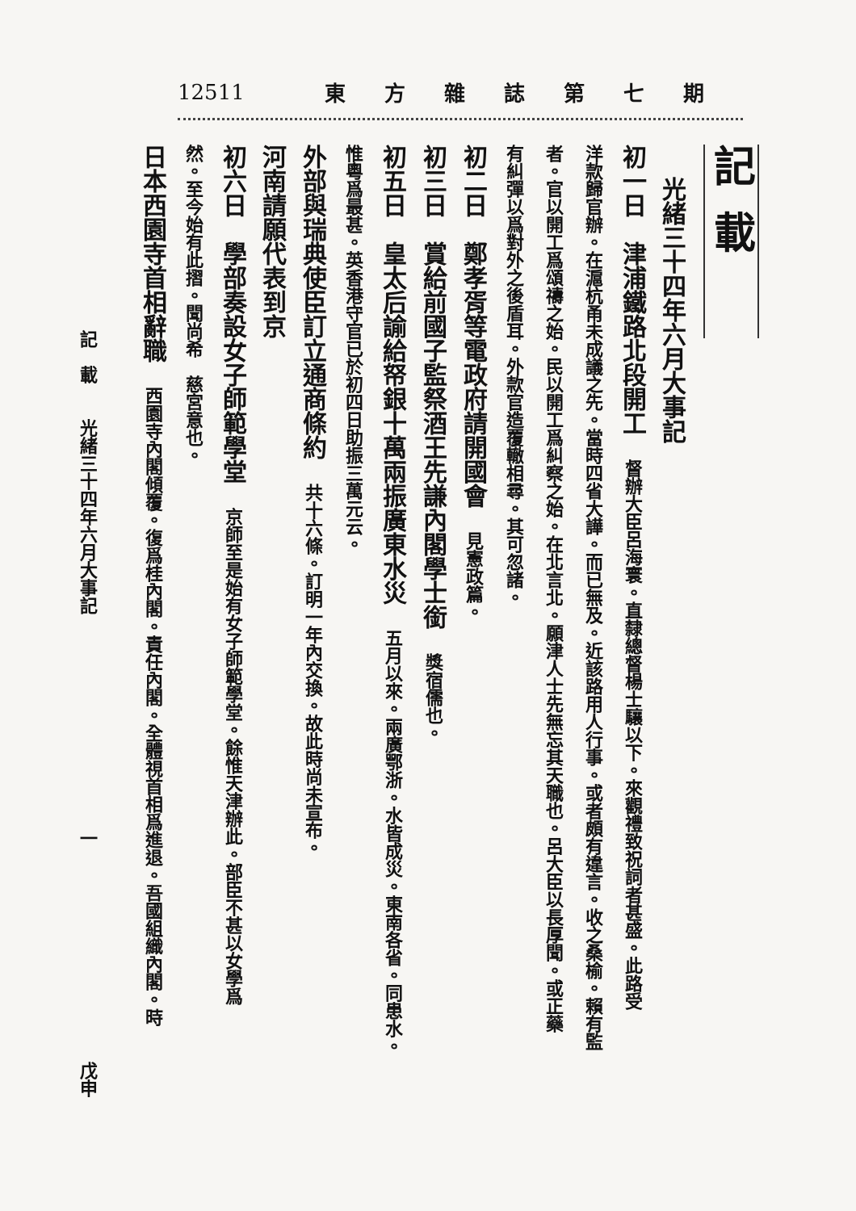12511 東方雜誌第七期
記載
光緒三十四年六月大事記
初一日　津浦鐵路北段開工　督辦大臣呂海寰。直隸總督楊士驤以下。來觀禮致祝詞者甚盛。此路受
洋款歸官辦。在滬杭甬未成議之先。當時四省大譁。而已無及。近該路用人行事。或者頗有違言。收之桑榆。賴有監
者。官以開工爲頌禱之始。民以開工爲糾察之始。在北言北。願津人士先無忘其天職也。呂大臣以長厚聞。或正藥
有糾彈以爲對外之後盾耳。外款官造覆轍相尋。其可忽諸。
初二日　鄭孝胥等電政府請開國會　見憲政篇。
初三日　賞給前國子監祭酒王先謙內閣學士銜　獎宿儒也。
初五日　皇太后諭給帑銀十萬兩振廣東水災　五月以來。兩廣鄂浙。水皆成災。東南各省。同患水。
惟粵爲最甚。英香港守官已於初四日助振三萬元云。
外部與瑞典使臣訂立通商條約　共十六條。訂明一年內交換。故此時尚未宣布。
河南請願代表到京
初六日　學部奏設女子師範學堂　京師至是始有女子師範學堂。餘惟天津辦此。部臣不甚以女學爲
然。至今始有此摺。聞尚希　慈宮意也。
日本西園寺首相辭職　西園寺內閣傾覆。復爲桂內閣。責任內閣。全體視首相爲進退。吾國組織內閣。時
記　載　　光緒三十四年六月大事記 一 戊申